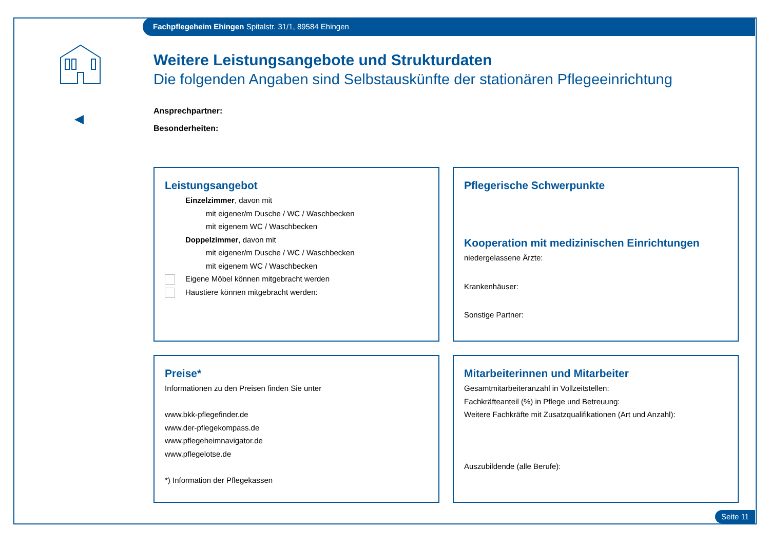Fachpflegeheim Ehingen Spitalstr. 31/1, 89584 Ehingen
Weitere Leistungsangebote und Strukturdaten
Die folgenden Angaben sind Selbstauskünfte der stationären Pflegeeinrichtung
Ansprechpartner:
Besonderheiten:
Leistungsangebot
Einzelzimmer, davon mit
mit eigener/m Dusche / WC / Waschbecken
mit eigenem WC / Waschbecken
Doppelzimmer, davon mit
mit eigener/m Dusche / WC / Waschbecken
mit eigenem WC / Waschbecken
Eigene Möbel können mitgebracht werden
Haustiere können mitgebracht werden:
Pflegerische Schwerpunkte
Kooperation mit medizinischen Einrichtungen
niedergelassene Ärzte:
Krankenhäuser:
Sonstige Partner:
Preise*
Informationen zu den Preisen finden Sie unter
www.bkk-pflegefinder.de
www.der-pflegekompass.de
www.pflegeheimnavigator.de
www.pflegelotse.de
*) Information der Pflegekassen
Mitarbeiterinnen und Mitarbeiter
Gesamtmitarbeiteranzahl in Vollzeitstellen:
Fachkräfteanteil (%) in Pflege und Betreuung:
Weitere Fachkräfte mit Zusatzqualifikationen (Art und Anzahl):
Auszubildende (alle Berufe):
Seite 11